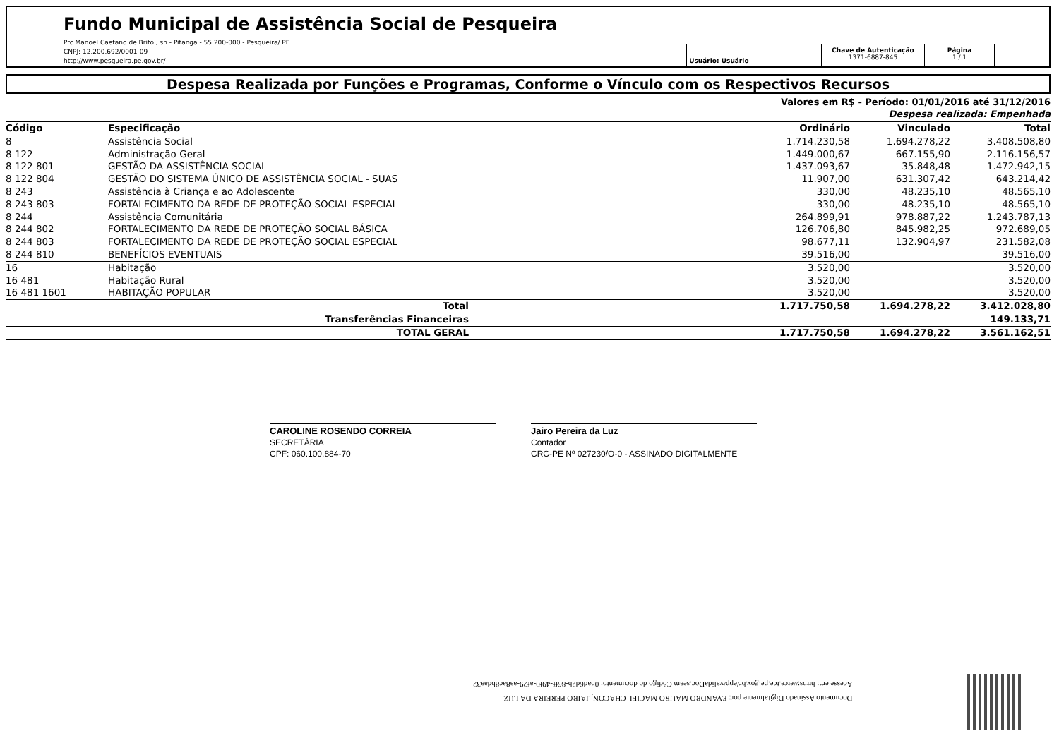Fundo Municipal de Assistência Social de Pesqueira
Prc Manoel Caetano de Brito , sn - Pitanga - 55.200-000 - Pesqueira/ PE
CNPJ: 12.200.692/0001-09
http://www.pesqueira.pe.gov.br/
Usuário: Usuário
Chave de Autenticação
1371-6887-845
Página
1 / 1
Despesa Realizada por Funções e Programas, Conforme o Vínculo com os Respectivos Recursos
Valores em R$ - Período: 01/01/2016 até 31/12/2016
Despesa realizada: Empenhada
| Código | Especificação | Ordinário | Vinculado | Total |
| --- | --- | --- | --- | --- |
| 8 | Assistência Social | 1.714.230,58 | 1.694.278,22 | 3.408.508,80 |
| 8 122 | Administração Geral | 1.449.000,67 | 667.155,90 | 2.116.156,57 |
| 8 122 801 | GESTÃO DA ASSISTÊNCIA SOCIAL | 1.437.093,67 | 35.848,48 | 1.472.942,15 |
| 8 122 804 | GESTÃO DO SISTEMA ÚNICO DE ASSISTÊNCIA SOCIAL - SUAS | 11.907,00 | 631.307,42 | 643.214,42 |
| 8 243 | Assistência à Criança e ao Adolescente | 330,00 | 48.235,10 | 48.565,10 |
| 8 243 803 | FORTALECIMENTO DA REDE DE PROTEÇÃO SOCIAL ESPECIAL | 330,00 | 48.235,10 | 48.565,10 |
| 8 244 | Assistência Comunitária | 264.899,91 | 978.887,22 | 1.243.787,13 |
| 8 244 802 | FORTALECIMENTO DA REDE DE PROTEÇÃO SOCIAL BÁSICA | 126.706,80 | 845.982,25 | 972.689,05 |
| 8 244 803 | FORTALECIMENTO DA REDE DE PROTEÇÃO SOCIAL ESPECIAL | 98.677,11 | 132.904,97 | 231.582,08 |
| 8 244 810 | BENEFÍCIOS EVENTUAIS | 39.516,00 | | 39.516,00 |
| 16 | Habitação | 3.520,00 | | 3.520,00 |
| 16 481 | Habitação Rural | 3.520,00 | | 3.520,00 |
| 16 481 1601 | HABITAÇÃO POPULAR | 3.520,00 | | 3.520,00 |
| | Total | 1.717.750,58 | 1.694.278,22 | 3.412.028,80 |
| | Transferências Financeiras | | | 149.133,71 |
| | TOTAL GERAL | 1.717.750,58 | 1.694.278,22 | 3.561.162,51 |
CAROLINE ROSENDO CORREIA
SECRETÁRIA
CPF: 060.100.884-70
Jairo Pereira da Luz
Contador
CRC-PE Nº 027230/O-0 - ASSINADO DIGITALMENTE
Documento Assinado Digitalmente por: EVANDRO MAURO MACIEL CHACON, JAIRO PEREIRA DA LUZ
Acesse em: https://etce.tce.pe.gov.br/epp/validaDoc.seam Código do documento: 0bad6d2b-86ff-49f0-af29-aa8ac8bdaa32